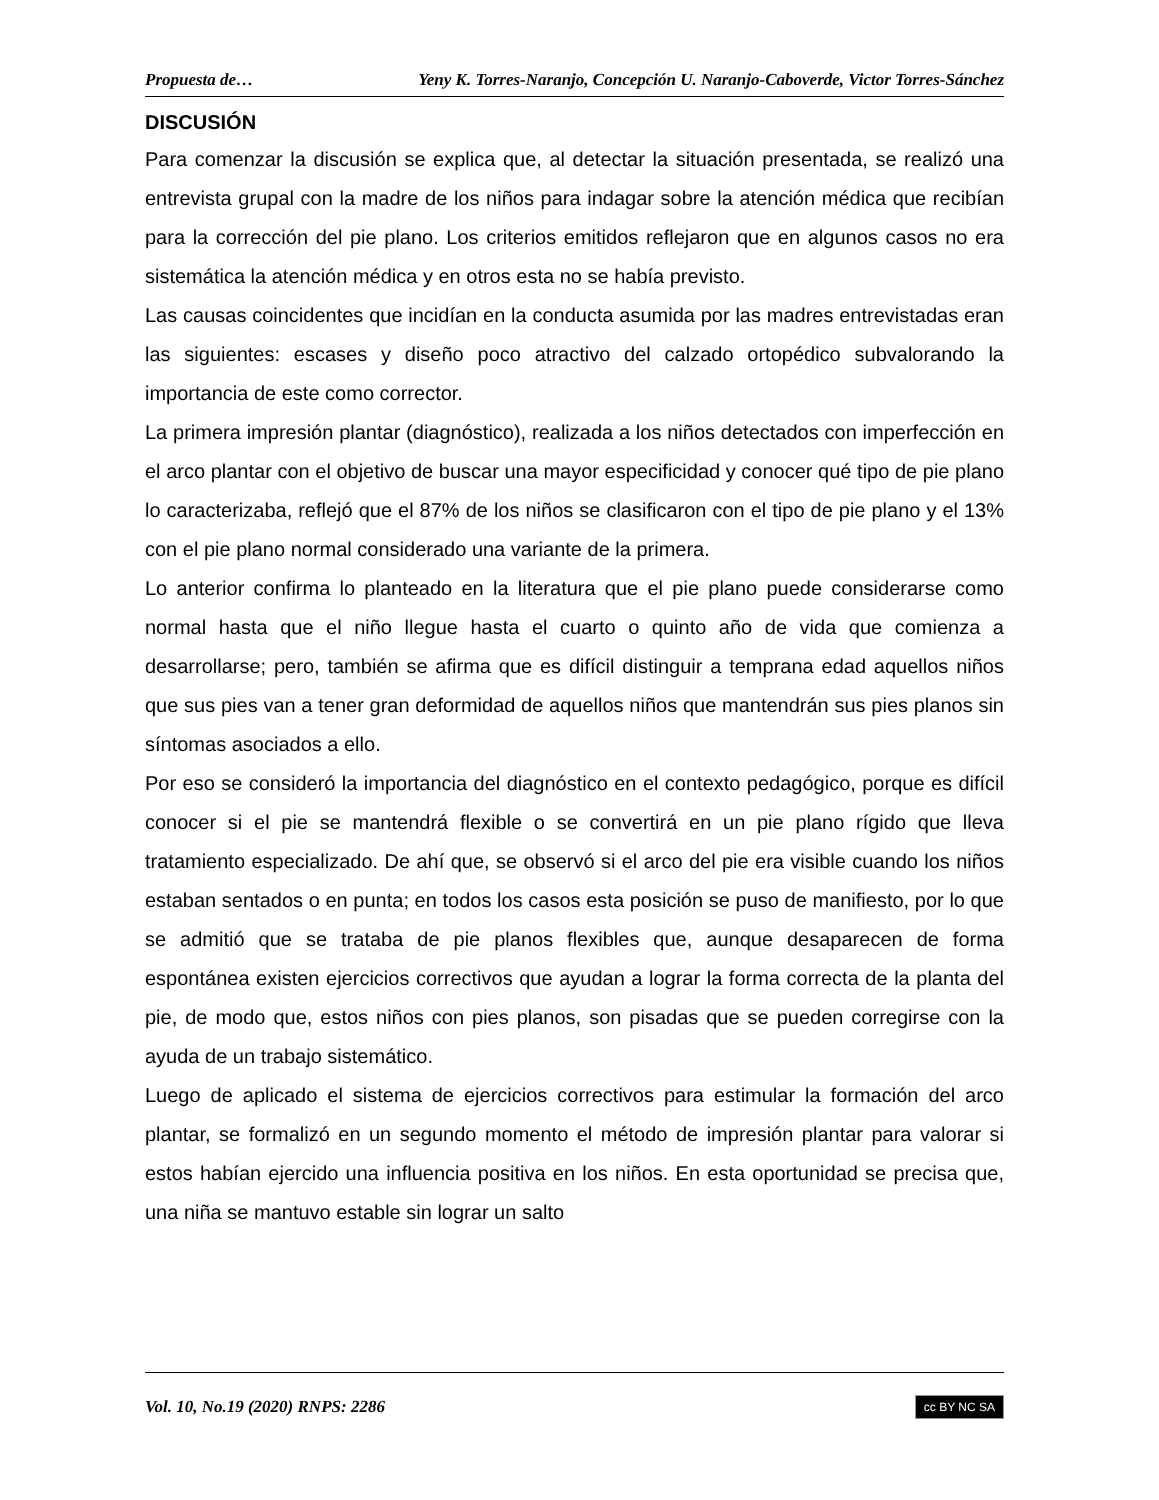Propuesta de… Yeny K. Torres-Naranjo, Concepción U. Naranjo-Caboverde, Victor Torres-Sánchez
DISCUSIÓN
Para comenzar la discusión se explica que, al detectar la situación presentada, se realizó una entrevista grupal con la madre de los niños para indagar sobre la atención médica que recibían para la corrección del pie plano. Los criterios emitidos reflejaron que en algunos casos no era sistemática la atención médica y en otros esta no se había previsto.
Las causas coincidentes que incidían en la conducta asumida por las madres entrevistadas eran las siguientes: escases y diseño poco atractivo del calzado ortopédico subvalorando la importancia de este como corrector.
La primera impresión plantar (diagnóstico), realizada a los niños detectados con imperfección en el arco plantar con el objetivo de buscar una mayor especificidad y conocer qué tipo de pie plano lo caracterizaba, reflejó que el 87% de los niños se clasificaron con el tipo de pie plano y el 13% con el pie plano normal considerado una variante de la primera.
Lo anterior confirma lo planteado en la literatura que el pie plano puede considerarse como normal hasta que el niño llegue hasta el cuarto o quinto año de vida que comienza a desarrollarse; pero, también se afirma que es difícil distinguir a temprana edad aquellos niños que sus pies van a tener gran deformidad de aquellos niños que mantendrán sus pies planos sin síntomas asociados a ello.
Por eso se consideró la importancia del diagnóstico en el contexto pedagógico, porque es difícil conocer si el pie se mantendrá flexible o se convertirá en un pie plano rígido que lleva tratamiento especializado. De ahí que, se observó si el arco del pie era visible cuando los niños estaban sentados o en punta; en todos los casos esta posición se puso de manifiesto, por lo que se admitió que se trataba de pie planos flexibles que, aunque desaparecen de forma espontánea existen ejercicios correctivos que ayudan a lograr la forma correcta de la planta del pie, de modo que, estos niños con pies planos, son pisadas que se pueden corregirse con la ayuda de un trabajo sistemático.
Luego de aplicado el sistema de ejercicios correctivos para estimular la formación del arco plantar, se formalizó en un segundo momento el método de impresión plantar para valorar si estos habían ejercido una influencia positiva en los niños. En esta oportunidad se precisa que, una niña se mantuvo estable sin lograr un salto
Vol. 10, No.19 (2020) RNPS: 2286 cc BY NC SA